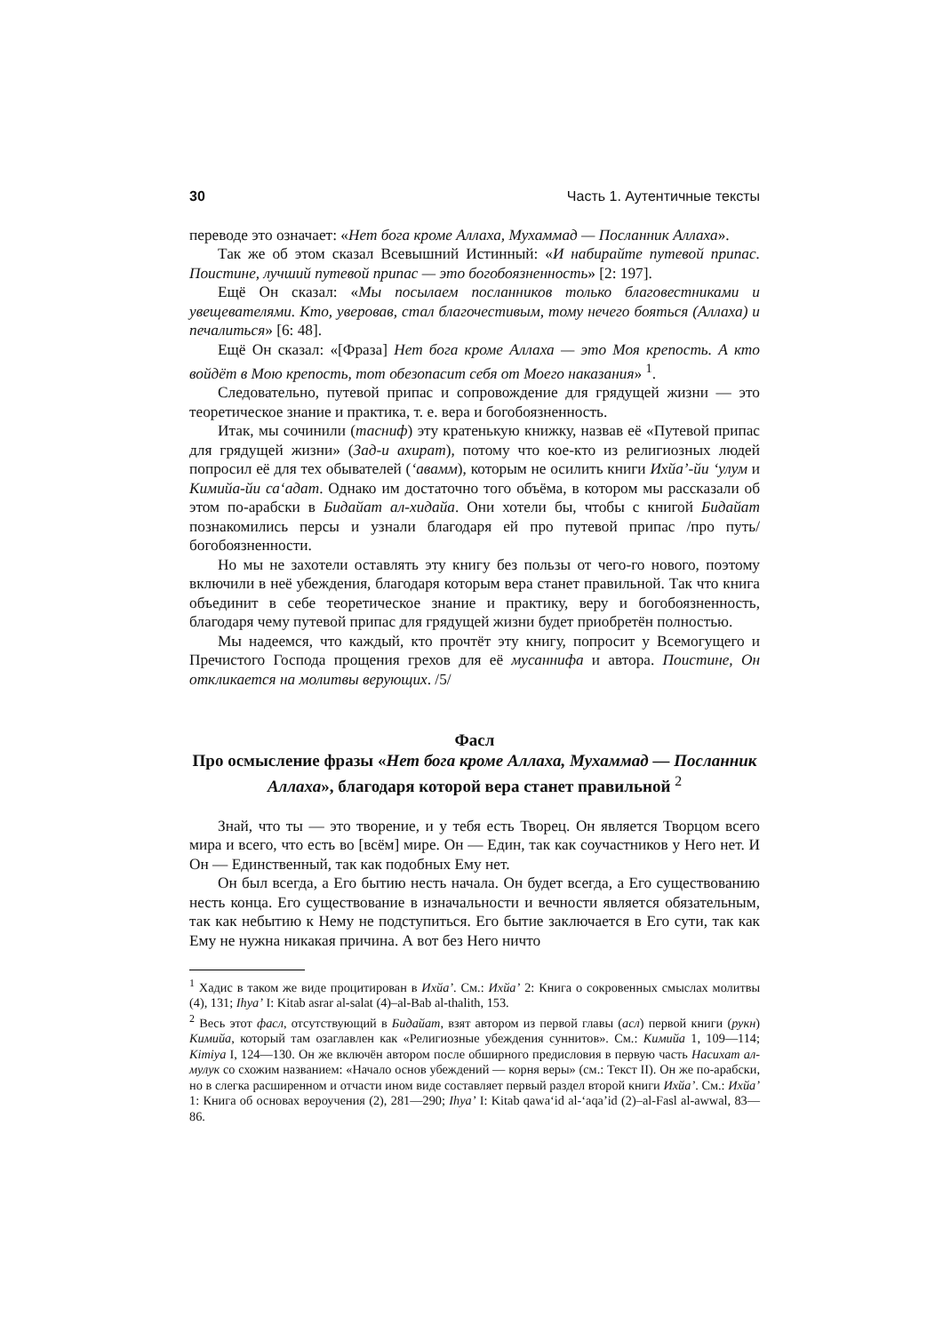30 Часть 1. Аутентичные тексты
переводе это означает: «Нет бога кроме Аллаха, Мухаммад — Посланник Аллаха».
Так же об этом сказал Всевышний Истинный: «И набирайте путевой припас. Поистине, лучший путевой припас — это богобоязненность» [2: 197].
Ещё Он сказал: «Мы посылаем посланников только благовестниками и увещевателями. Кто, уверовав, стал благочестивым, тому нечего бояться (Аллаха) и печалиться» [6: 48].
Ещё Он сказал: «[Фраза] Нет бога кроме Аллаха — это Моя крепость. А кто войдёт в Мою крепость, тот обезопасит себя от Моего наказания» <sup>1</sup>.
Следовательно, путевой припас и сопровождение для грядущей жизни — это теоретическое знание и практика, т. е. вера и богобоязненность.
Итак, мы сочинили (тасниф) эту кратенькую книжку, назвав её «Путевой припас для грядущей жизни» (Зад-и ахират), потому что кое-кто из религиозных людей попросил её для тех обывателей (‘авамм), которым не осилить книги Ихйа’-йи ‘улум и Кимийа-йи са‘адат. Однако им достаточно того объёма, в котором мы рассказали об этом по-арабски в Бидайат ал-хидайа. Они хотели бы, чтобы с книгой Бидайат познакомились персы и узнали благодаря ей про путевой припас /про путь/ богобоязненности.
Но мы не захотели оставлять эту книгу без пользы от чего-го нового, поэтому включили в неё убеждения, благодаря которым вера станет правильной. Так что книга объединит в себе теоретическое знание и практику, веру и богобоязненность, благодаря чему путевой припас для грядущей жизни будет приобретён полностью.
Мы надеемся, что каждый, кто прочтёт эту книгу, попросит у Всемогущего и Пречистого Господа прощения грехов для её мусаннифа и автора. Поистине, Он откликается на молитвы верующих. /5/
Фасл
Про осмысление фразы «Нет бога кроме Аллаха, Мухаммад — Посланник Аллаха», благодаря которой вера станет правильной <sup>2</sup>
Знай, что ты — это творение, и у тебя есть Творец. Он является Творцом всего мира и всего, что есть во [всём] мире. Он — Един, так как соучастников у Него нет. И Он — Единственный, так как подобных Ему нет.
Он был всегда, а Его бытию несть начала. Он будет всегда, а Его существованию несть конца. Его существование в изначальности и вечности является обязательным, так как небытию к Нему не подступиться. Его бытие заключается в Его сути, так как Ему не нужна никакая причина. А вот без Него ничто
<sup>1</sup> Хадис в таком же виде процитирован в Ихйа’. См.: Ихйа’ 2: Книга о сокровенных смыслах молитвы (4), 131; Ihya’ I: Kitab asrar al-salat (4)–al-Bab al-thalith, 153.
<sup>2</sup> Весь этот фасл, отсутствующий в Бидайат, взят автором из первой главы (асл) первой книги (рукн) Кимийа, который там озаглавлен как «Религиозные убеждения суннитов». См.: Кимийа 1, 109—114; Kimiya I, 124—130. Он же включён автором после обширного предисловия в первую часть Насихат ал-мулук со схожим названием: «Начало основ убеждений — корня веры» (см.: Текст II). Он же по-арабски, но в слегка расширенном и отчасти ином виде составляет первый раздел второй книги Ихйа’. См.: Ихйа’ 1: Книга об основах вероучения (2), 281—290; Ihya’ I: Kitab qawa‘id al-‘aqa’id (2)–al-Fasl al-awwal, 83—86.